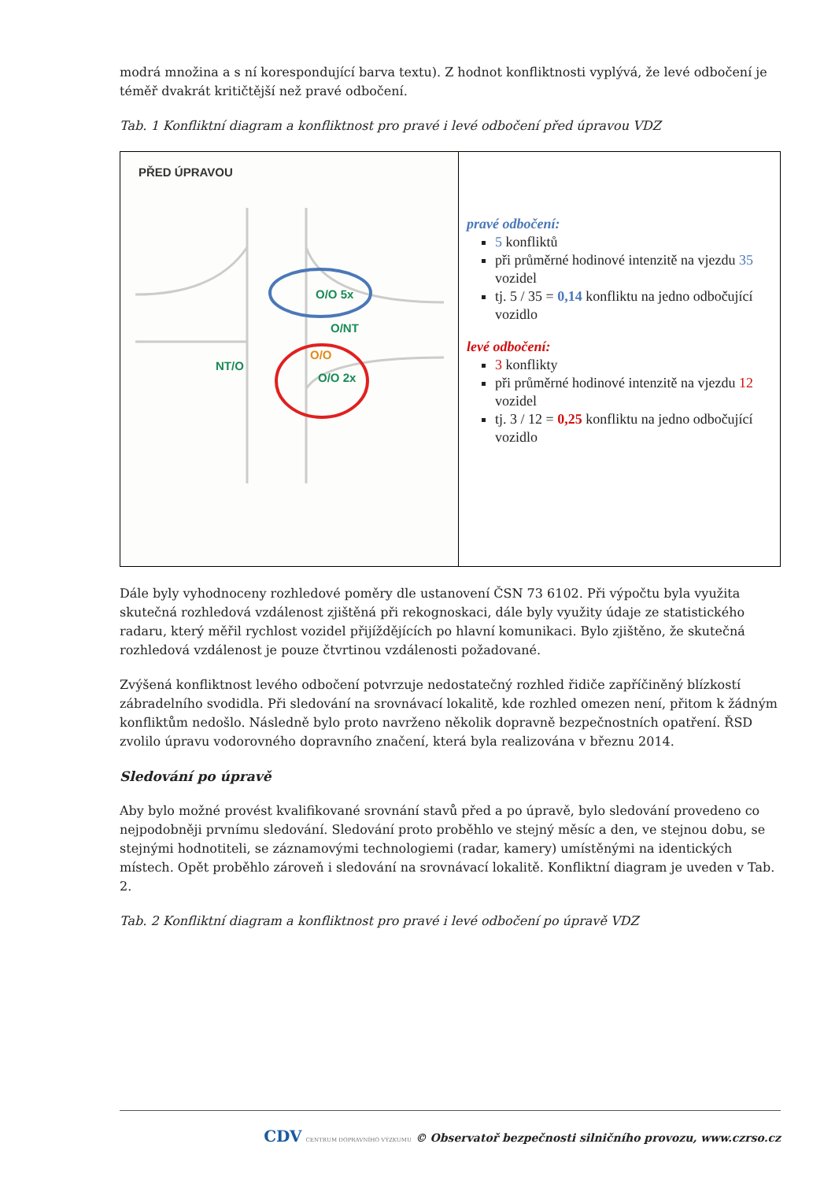modrá množina a s ní korespondující barva textu). Z hodnot konfliktnosti vyplývá, že levé odbočení je téměř dvakrát kritičtější než pravé odbočení.
Tab. 1 Konfliktní diagram a konfliktnost pro pravé i levé odbočení před úpravou VDZ
| PŘED ÚPRAVOU O/O 5x O/NT O/O O/O 2x NT/O | pravé odbočení: 5 konfliktů při průměrné hodinové intenzitě na vjezdu 35 vozidel tj. 5 / 35 = 0,14 konfliktu na jedno odbočující vozidlo levé odbočení: 3 konflikty při průměrné hodinové intenzitě na vjezdu 12 vozidel tj. 3 / 12 = 0,25 konfliktu na jedno odbočující vozidlo |
Dále byly vyhodnoceny rozhledové poměry dle ustanovení ČSN 73 6102. Při výpočtu byla využita skutečná rozhledová vzdálenost zjištěná při rekognoskaci, dále byly využity údaje ze statistického radaru, který měřil rychlost vozidel přijíždějících po hlavní komunikaci. Bylo zjištěno, že skutečná rozhledová vzdálenost je pouze čtvrtinou vzdálenosti požadované.
Zvýšená konfliktnost levého odbočení potvrzuje nedostatečný rozhled řidiče zapříčiněný blízkostí zábradelního svodidla. Při sledování na srovnávací lokalitě, kde rozhled omezen není, přitom k žádným konfliktům nedošlo. Následně bylo proto navrženo několik dopravně bezpečnostních opatření. ŘSD zvolilo úpravu vodorovného dopravního značení, která byla realizována v březnu 2014.
Sledování po úpravě
Aby bylo možné provést kvalifikované srovnání stavů před a po úpravě, bylo sledování provedeno co nejpodobněji prvnímu sledování. Sledování proto proběhlo ve stejný měsíc a den, ve stejnou dobu, se stejnými hodnotiteli, se záznamovými technologiemi (radar, kamery) umístěnými na identických místech. Opět proběhlo zároveň i sledování na srovnávací lokalitě. Konfliktní diagram je uveden v Tab. 2.
Tab. 2 Konfliktní diagram a konfliktnost pro pravé i levé odbočení po úpravě VDZ
CDV CENTRUM DOPRAVNÍHO VÝZKUMU © Observatoř bezpečnosti silničního provozu, www.czrso.cz